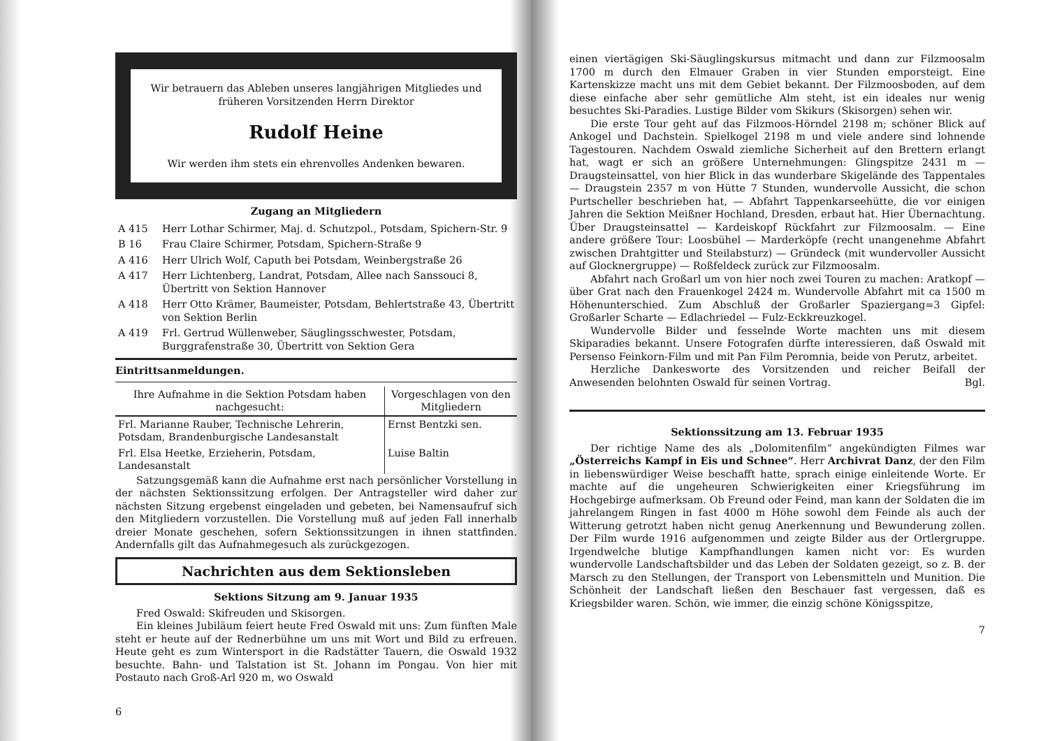Wir betrauern das Ableben unseres langjährigen Mitgliedes und früheren Vorsitzenden Herrn Direktor
Rudolf Heine
Wir werden ihm stets ein ehrenvolles Andenken bewaren.
Zugang an Mitgliedern
| A 415 | Herr Lothar Schirmer, Maj. d. Schutzpol., Potsdam, Spichern-Str. 9 |
| B 16 | Frau Claire Schirmer, Potsdam, Spichern-Straße 9 |
| A 416 | Herr Ulrich Wolf, Caputh bei Potsdam, Weinbergstraße 26 |
| A 417 | Herr Lichtenberg, Landrat, Potsdam, Allee nach Sanssouci 8, Übertritt von Sektion Hannover |
| A 418 | Herr Otto Krämer, Baumeister, Potsdam, Behlertstraße 43, Übertritt von Sektion Berlin |
| A 419 | Frl. Gertrud Wüllenweber, Säuglingsschwester, Potsdam, Burggrafenstraße 30, Übertritt von Sektion Gera |
Eintrittsanmeldungen.
| Ihre Aufnahme in die Sektion Potsdam haben nachgesucht: | Vorgeschlagen von den Mitgliedern |
| --- | --- |
| Frl. Marianne Rauber, Technische Lehrerin, Potsdam, Brandenburgische Landesanstalt | Ernst Bentzki sen. |
| Frl. Elsa Heetke, Erzieherin, Potsdam, Landesanstalt | Luise Baltin |
Satzungsgemäß kann die Aufnahme erst nach persönlicher Vorstellung in der nächsten Sektionssitzung erfolgen. Der Antragsteller wird daher zur nächsten Sitzung ergebenst eingeladen und gebeten, bei Namensaufruf sich den Mitgliedern vorzustellen. Die Vorstellung muß auf jeden Fall innerhalb dreier Monate geschehen, sofern Sektionssitzungen in ihnen stattfinden. Andernfalls gilt das Aufnahmegesuch als zurückgezogen.
Nachrichten aus dem Sektionsleben
Sektions Sitzung am 9. Januar 1935
Fred Oswald: Skifreuden und Skisorgen.
Ein kleines Jubiläum feiert heute Fred Oswald mit uns: Zum fünften Male steht er heute auf der Rednerbühne um uns mit Wort und Bild zu erfreuen. Heute geht es zum Wintersport in die Radstätter Tauern, die Oswald 1932 besuchte. Bahn- und Talstation ist St. Johann im Pongau. Von hier mit Postauto nach Groß-Arl 920 m, wo Oswald
6
einen viertägigen Ski-Säuglingskursus mitmacht und dann zur Filzmoosalm 1700 m durch den Elmauer Graben in vier Stunden emporsteigt. Eine Kartenskizze macht uns mit dem Gebiet bekannt. Der Filzmoosboden, auf dem diese einfache aber sehr gemütliche Alm steht, ist ein ideales nur wenig besuchtes Ski-Paradies. Lustige Bilder vom Skikurs (Skisorgen) sehen wir.
Die erste Tour geht auf das Filzmoos-Hörndel 2198 m; schöner Blick auf Ankogel und Dachstein. Spielkogel 2198 m und viele andere sind lohnende Tagestouren. Nachdem Oswald ziemliche Sicherheit auf den Brettern erlangt hat, wagt er sich an größere Unternehmungen: Glingspitze 2431 m — Draugsteinsattel, von hier Blick in das wunderbare Skigelände des Tappentales — Draugstein 2357 m von Hütte 7 Stunden, wundervolle Aussicht, die schon Purtscheller beschrieben hat, — Abfahrt Tappenkarseehütte, die vor einigen Jahren die Sektion Meißner Hochland, Dresden, erbaut hat. Hier Übernachtung. Über Draugsteinsattel — Kardeiskopf Rückfahrt zur Filzmoosalm. — Eine andere größere Tour: Loosbühel — Marderköpfe (recht unangenehme Abfahrt zwischen Drahtgitter und Steilabsturz) — Gründeck (mit wundervoller Aussicht auf Glocknergruppe) — Roßfeldeck zurück zur Filzmoosalm.
Abfahrt nach Großarl um von hier noch zwei Touren zu machen: Aratkopf — über Grat nach den Frauenkogel 2424 m. Wundervolle Abfahrt mit ca 1500 m Höhenunterschied. Zum Abschluß der Großarler Spaziergang=3 Gipfel: Großarler Scharte — Edlachriedel — Fulz-Eckkreuzkogel.
Wundervolle Bilder und fesselnde Worte machten uns mit diesem Skiparadies bekannt. Unsere Fotografen dürfte interessieren, daß Oswald mit Persenso Feinkorn-Film und mit Pan Film Peromnia, beide von Perutz, arbeitet.
Herzliche Dankesworte des Vorsitzenden und reicher Beifall der Anwesenden belohnten Oswald für seinen Vortrag. Bgl.
Sektionssitzung am 13. Februar 1935
Der richtige Name des als „Dolomitenfilm“ angekündigten Filmes war „Österreichs Kampf in Eis und Schnee“. Herr Archivrat Danz, der den Film in liebenswürdiger Weise beschafft hatte, sprach einige einleitende Worte. Er machte auf die ungeheuren Schwierigkeiten einer Kriegsführung im Hochgebirge aufmerksam. Ob Freund oder Feind, man kann der Soldaten die im jahrelangem Ringen in fast 4000 m Höhe sowohl dem Feinde als auch der Witterung getrotzt haben nicht genug Anerkennung und Bewunderung zollen. Der Film wurde 1916 aufgenommen und zeigte Bilder aus der Ortlergruppe. Irgendwelche blutige Kampfhandlungen kamen nicht vor: Es wurden wundervolle Landschaftsbilder und das Leben der Soldaten gezeigt, so z. B. der Marsch zu den Stellungen, der Transport von Lebensmitteln und Munition. Die Schönheit der Landschaft ließen den Beschauer fast vergessen, daß es Kriegsbilder waren. Schön, wie immer, die einzig schöne Königsspitze,
7